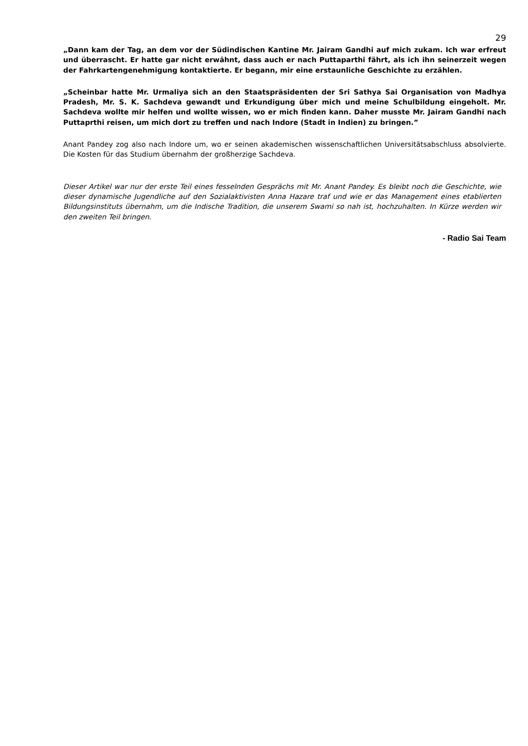29
„Dann kam der Tag, an dem vor der Südindischen Kantine Mr. Jairam Gandhi auf mich zukam. Ich war erfreut und überrascht. Er hatte gar nicht erwähnt, dass auch er nach Puttaparthi fährt, als ich ihn seinerzeit wegen der Fahrkartengenehmigung kontaktierte. Er begann, mir eine erstaunliche Geschichte zu erzählen.
„Scheinbar hatte Mr. Urmaliya sich an den Staatspräsidenten der Sri Sathya Sai Organisation von Madhya Pradesh, Mr. S. K. Sachdeva gewandt und Erkundigung über mich und meine Schulbildung eingeholt. Mr. Sachdeva wollte mir helfen und wollte wissen, wo er mich finden kann. Daher musste Mr. Jairam Gandhi nach Puttaprthi reisen, um mich dort zu treffen und nach Indore (Stadt in Indien) zu bringen.”
Anant Pandey zog also nach Indore um, wo er seinen akademischen wissenschaftlichen Universitätsabschluss absolvierte. Die Kosten für das Studium übernahm der großherzige Sachdeva.
Dieser Artikel war nur der erste Teil eines fesselnden Gesprächs mit Mr. Anant Pandey. Es bleibt noch die Geschichte, wie dieser dynamische Jugendliche auf den Sozialaktivisten Anna Hazare traf und wie er das Management eines etablierten Bildungsinstituts übernahm, um die Indische Tradition, die unserem Swami so nah ist, hochzuhalten. In Kürze werden wir den zweiten Teil bringen.
- Radio Sai Team